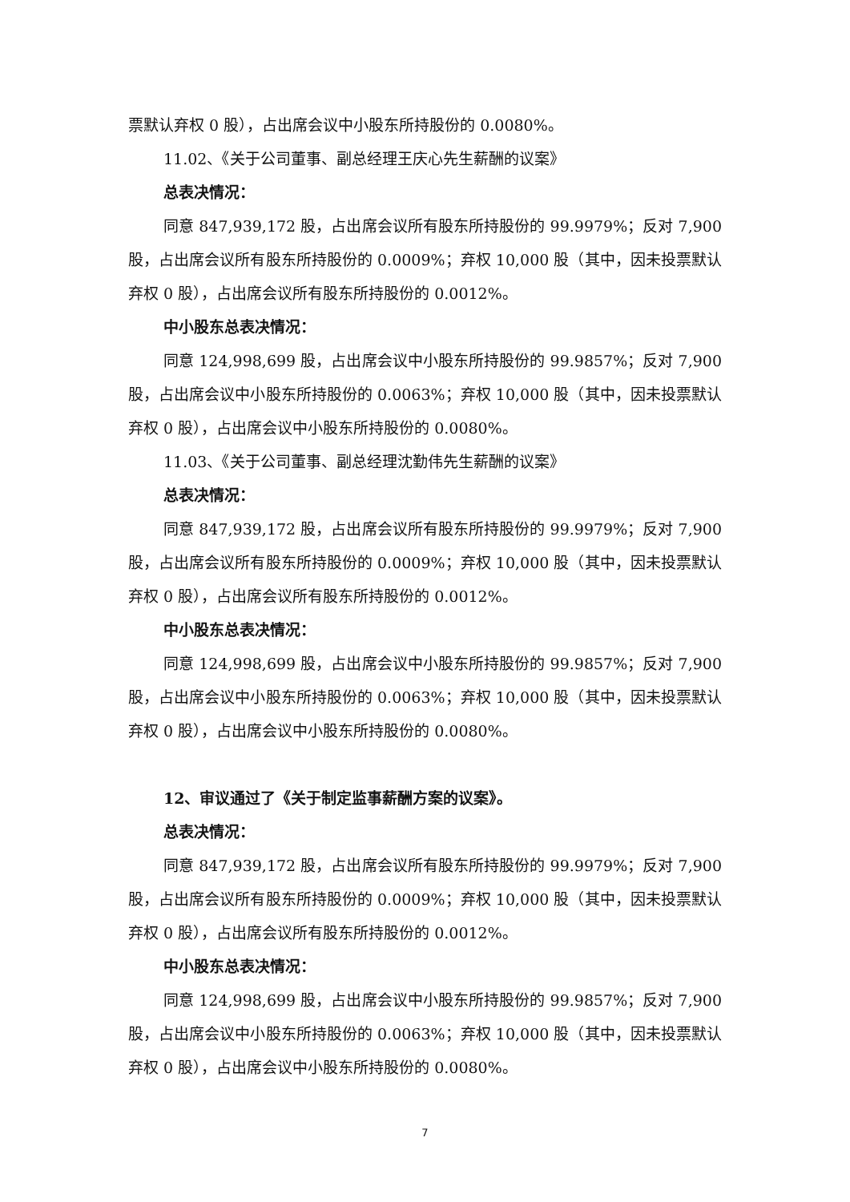票默认弃权 0 股），占出席会议中小股东所持股份的 0.0080%。
11.02、《关于公司董事、副总经理王庆心先生薪酬的议案》
总表决情况：
同意 847,939,172 股，占出席会议所有股东所持股份的 99.9979%；反对 7,900 股，占出席会议所有股东所持股份的 0.0009%；弃权 10,000 股（其中，因未投票默认弃权 0 股），占出席会议所有股东所持股份的 0.0012%。
中小股东总表决情况：
同意 124,998,699 股，占出席会议中小股东所持股份的 99.9857%；反对 7,900 股，占出席会议中小股东所持股份的 0.0063%；弃权 10,000 股（其中，因未投票默认弃权 0 股），占出席会议中小股东所持股份的 0.0080%。
11.03、《关于公司董事、副总经理沈勤伟先生薪酬的议案》
总表决情况：
同意 847,939,172 股，占出席会议所有股东所持股份的 99.9979%；反对 7,900 股，占出席会议所有股东所持股份的 0.0009%；弃权 10,000 股（其中，因未投票默认弃权 0 股），占出席会议所有股东所持股份的 0.0012%。
中小股东总表决情况：
同意 124,998,699 股，占出席会议中小股东所持股份的 99.9857%；反对 7,900 股，占出席会议中小股东所持股份的 0.0063%；弃权 10,000 股（其中，因未投票默认弃权 0 股），占出席会议中小股东所持股份的 0.0080%。
12、审议通过了《关于制定监事薪酬方案的议案》。
总表决情况：
同意 847,939,172 股，占出席会议所有股东所持股份的 99.9979%；反对 7,900 股，占出席会议所有股东所持股份的 0.0009%；弃权 10,000 股（其中，因未投票默认弃权 0 股），占出席会议所有股东所持股份的 0.0012%。
中小股东总表决情况：
同意 124,998,699 股，占出席会议中小股东所持股份的 99.9857%；反对 7,900 股，占出席会议中小股东所持股份的 0.0063%；弃权 10,000 股（其中，因未投票默认弃权 0 股），占出席会议中小股东所持股份的 0.0080%。
7